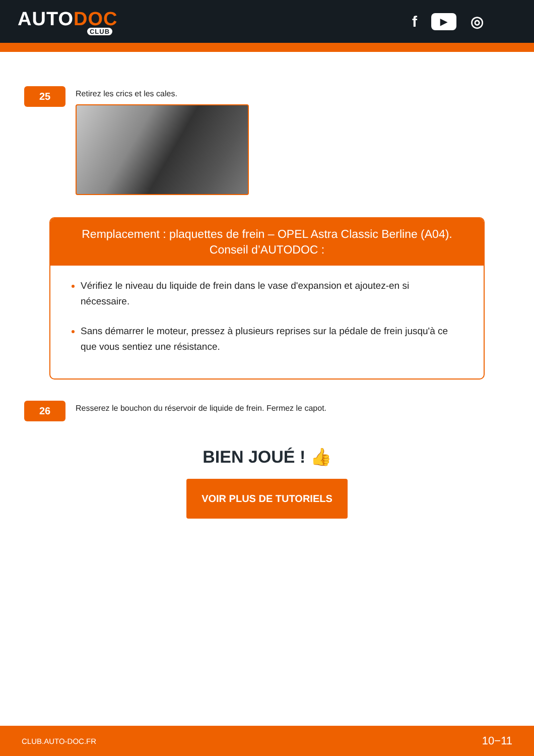AUTODOC
CLUB
f ▶ ◎
25
Retirez les crics et les cales.
Remplacement : plaquettes de frein – OPEL Astra Classic Berline (A04).
Conseil d’AUTODOC :
Vérifiez le niveau du liquide de frein dans le vase d'expansion et ajoutez-en si nécessaire.
Sans démarrer le moteur, pressez à plusieurs reprises sur la pédale de frein jusqu'à ce que vous sentiez une résistance.
26
Resserez le bouchon du réservoir de liquide de frein. Fermez le capot.
BIEN JOUÉ ! 👍
VOIR PLUS DE TUTORIELS
CLUB.AUTO-DOC.FR 10−11